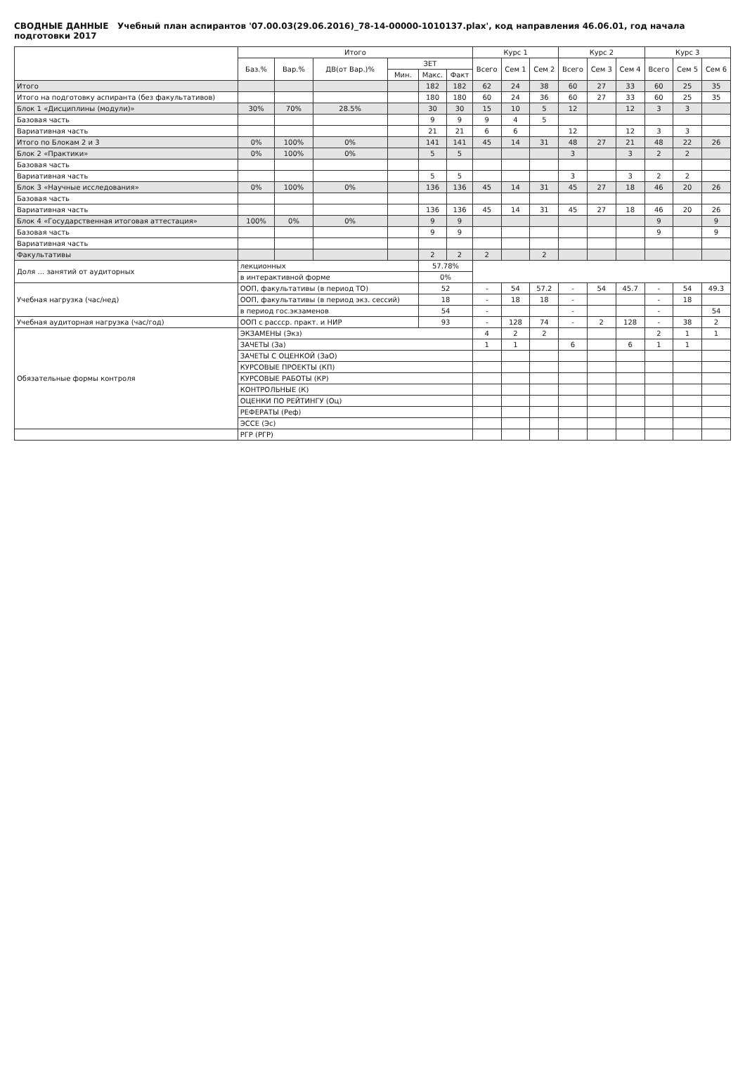СВОДНЫЕ ДАННЫЕ Учебный план аспирантов '07.00.03(29.06.2016)_78-14-00000-1010137.plax', код направления 46.06.01, год начала подготовки 2017
| | Итого | | | | | | Курс 1 | | | Курс 2 | | | Курс 3 | | |
| --- | --- | --- | --- | --- | --- | --- | --- | --- | --- | --- | --- | --- | --- | --- | --- |
| | Баз.% | Вар.% | ДВ(от Вар.)% | ЗЕТ | | | Всего | Сем 1 | Сем 2 | Всего | Сем 3 | Сем 4 | Всего | Сем 5 | Сем 6 |
| | | | | Мин. | Макс. | Факт | | | | | | | | | |
| Итого | | | | | 182 | 182 | 62 | 24 | 38 | 60 | 27 | 33 | 60 | 25 | 35 |
| Итого на подготовку аспиранта (без факультативов) | | | | | 180 | 180 | 60 | 24 | 36 | 60 | 27 | 33 | 60 | 25 | 35 |
| Блок 1 «Дисциплины (модули)» | 30% | 70% | 28.5% | | 30 | 30 | 15 | 10 | 5 | 12 | | 12 | 3 | 3 | |
| Базовая часть | | | | | 9 | 9 | 9 | 4 | 5 | | | | | | |
| Вариативная часть | | | | | 21 | 21 | 6 | 6 | | 12 | | 12 | 3 | 3 | |
| Итого по Блокам 2 и 3 | 0% | 100% | 0% | | 141 | 141 | 45 | 14 | 31 | 48 | 27 | 21 | 48 | 22 | 26 |
| Блок 2 «Практики» | 0% | 100% | 0% | | 5 | 5 | | | | 3 | | 3 | 2 | 2 | |
| Базовая часть | | | | | | | | | | | | | | | |
| Вариативная часть | | | | | 5 | 5 | | | | 3 | | 3 | 2 | 2 | |
| Блок 3 «Научные исследования» | 0% | 100% | 0% | | 136 | 136 | 45 | 14 | 31 | 45 | 27 | 18 | 46 | 20 | 26 |
| Базовая часть | | | | | | | | | | | | | | | |
| Вариативная часть | | | | | 136 | 136 | 45 | 14 | 31 | 45 | 27 | 18 | 46 | 20 | 26 |
| Блок 4 «Государственная итоговая аттестация» | 100% | 0% | 0% | | 9 | 9 | | | | | | | 9 | | 9 |
| Базовая часть | | | | | 9 | 9 | | | | | | | 9 | | 9 |
| Вариативная часть | | | | | | | | | | | | | | | |
| Факультативы | | | | | 2 | 2 | 2 | | 2 | | | | | | |
| Доля ... занятий от аудиторных | лекционных | | | | 57.78% | | | | | | | | | | |
| | в интерактивной форме | | | | 0% | | | | | | | | | | |
| Учебная нагрузка (час/нед) | ООП, факультативы (в период ТО) | | | | 52 | | - | 54 | 57.2 | - | 54 | 45.7 | - | 54 | 49.3 |
| | ООП, факультативы (в период экз. сессий) | | | | 18 | | - | 18 | 18 | - | | | - | 18 | |
| | в период гос.экзаменов | | | | 54 | | - | | | - | | | - | | 54 |
| Учебная аудиторная нагрузка (час/год) | ООП с рассср. практ. и НИР | | | | 93 | | - | 128 | 74 | - | 2 | 128 | - | 38 | 2 |
| Обязательные формы контроля | ЭКЗАМЕНЫ (Экз) | | | | | | 4 | 2 | 2 | | | | 2 | 1 | 1 |
| | ЗАЧЕТЫ (За) | | | | | | 1 | 1 | | 6 | | 6 | 1 | 1 | |
| | ЗАЧЕТЫ С ОЦЕНКОЙ (ЗаО) | | | | | | | | | | | | | | |
| | КУРСОВЫЕ ПРОЕКТЫ (КП) | | | | | | | | | | | | | | |
| | КУРСОВЫЕ РАБОТЫ (КР) | | | | | | | | | | | | | | |
| | КОНТРОЛЬНЫЕ (К) | | | | | | | | | | | | | | |
| | ОЦЕНКИ ПО РЕЙТИНГУ (Оц) | | | | | | | | | | | | | | |
| | РЕФЕРАТЫ (Реф) | | | | | | | | | | | | | | |
| | ЭССЕ (Эс) | | | | | | | | | | | | | | |
| | РГР (РГР) | | | | | | | | | | | | | | |